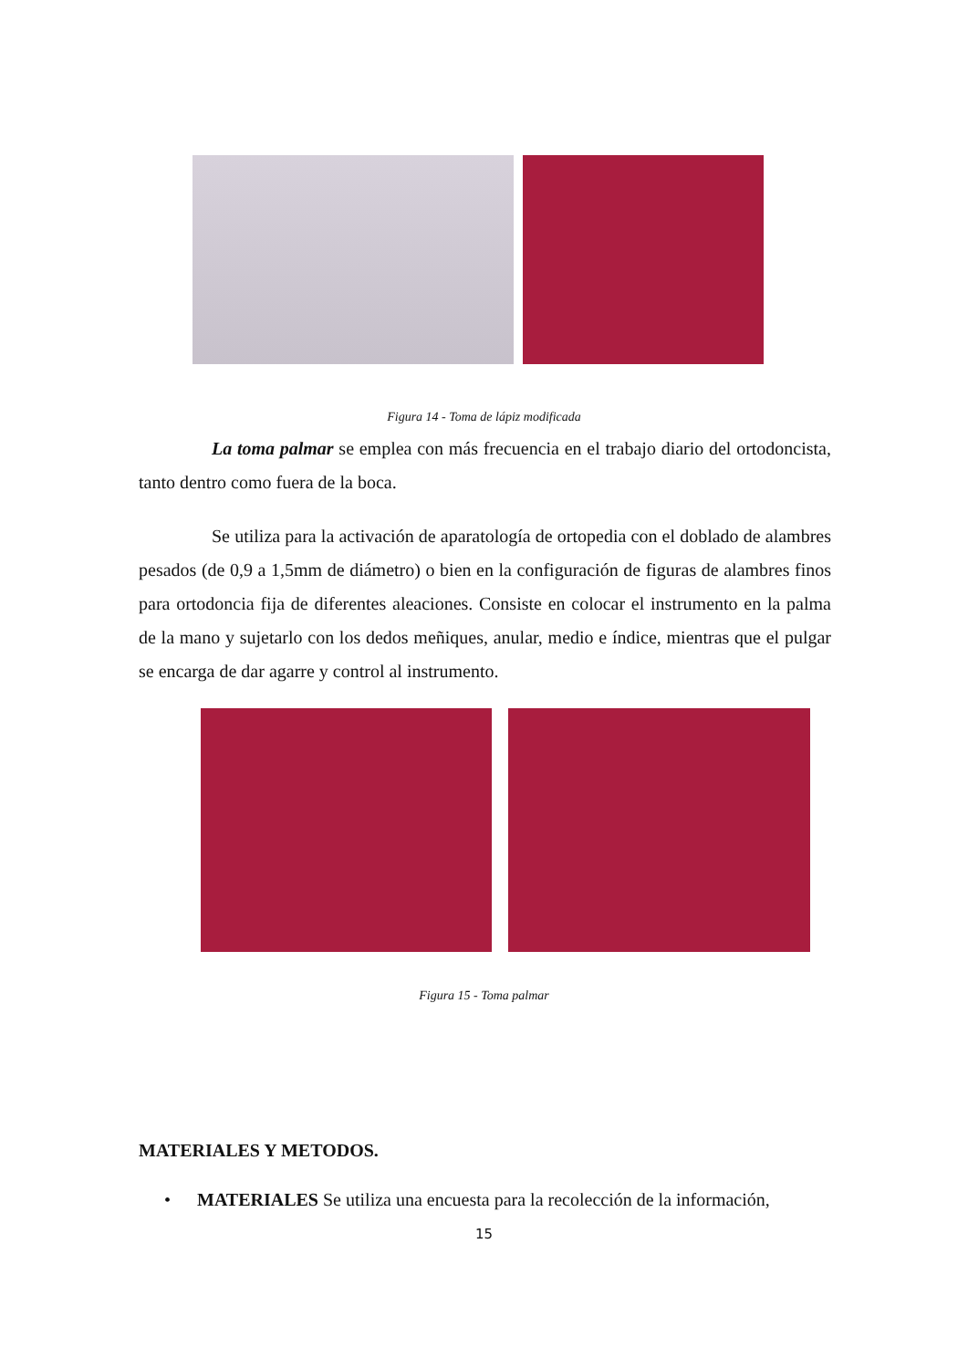Figura 14 - Toma de lápiz modificada
La toma palmar se emplea con más frecuencia en el trabajo diario del ortodoncista, tanto dentro como fuera de la boca.
Se utiliza para la activación de aparatología de ortopedia con el doblado de alambres pesados (de 0,9 a 1,5mm de diámetro) o bien en la configuración de figuras de alambres finos para ortodoncia fija de diferentes aleaciones. Consiste en colocar el instrumento en la palma de la mano y sujetarlo con los dedos meñiques, anular, medio e índice, mientras que el pulgar se encarga de dar agarre y control al instrumento.
Figura 15 - Toma palmar
MATERIALES Y METODOS.
• MATERIALES Se utiliza una encuesta para la recolección de la información,
15